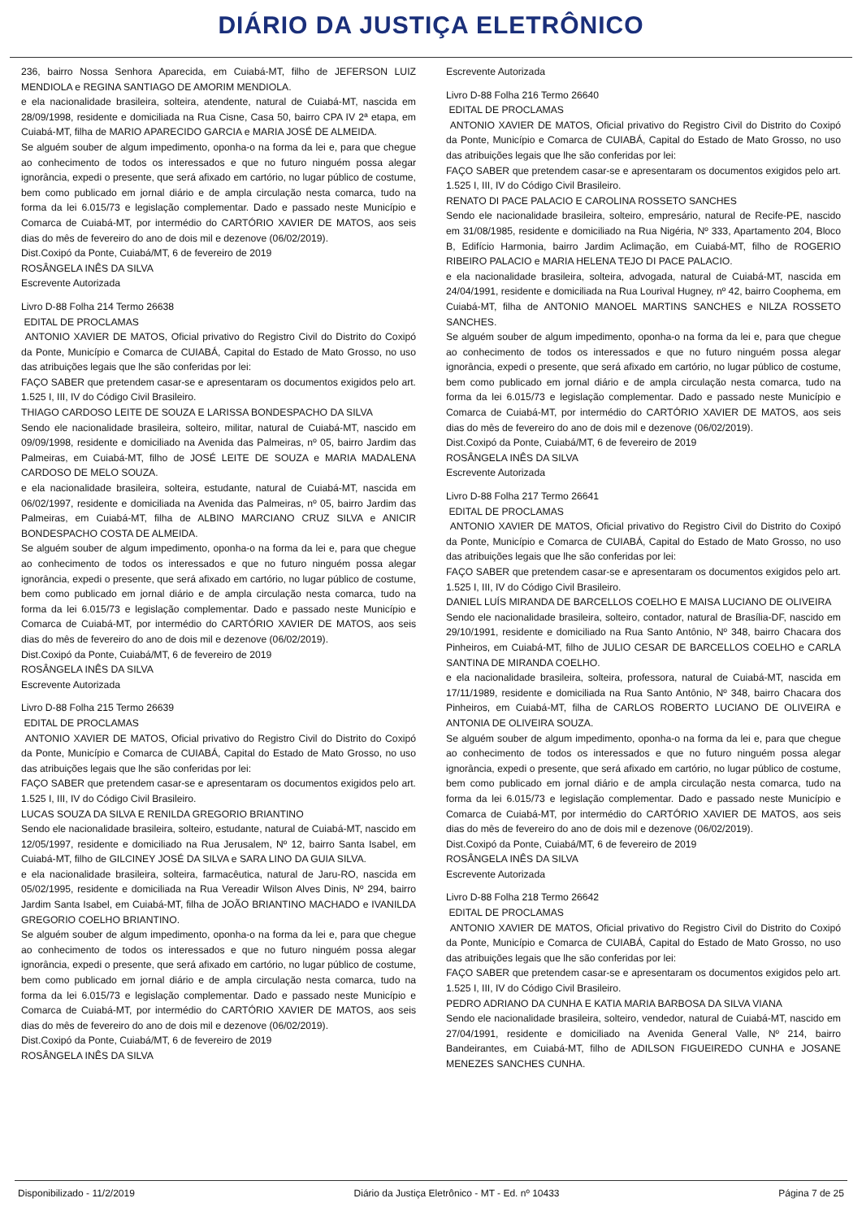DIÁRIO DA JUSTIÇA ELETRÔNICO
236, bairro Nossa Senhora Aparecida, em Cuiabá-MT, filho de JEFERSON LUIZ MENDIOLA e REGINA SANTIAGO DE AMORIM MENDIOLA.
e ela nacionalidade brasileira, solteira, atendente, natural de Cuiabá-MT, nascida em 28/09/1998, residente e domiciliada na Rua Cisne, Casa 50, bairro CPA IV 2ª etapa, em Cuiabá-MT, filha de MARIO APARECIDO GARCIA e MARIA JOSÉ DE ALMEIDA.
Se alguém souber de algum impedimento, oponha-o na forma da lei e, para que chegue ao conhecimento de todos os interessados e que no futuro ninguém possa alegar ignorância, expedi o presente, que será afixado em cartório, no lugar público de costume, bem como publicado em jornal diário e de ampla circulação nesta comarca, tudo na forma da lei 6.015/73 e legislação complementar. Dado e passado neste Município e Comarca de Cuiabá-MT, por intermédio do CARTÓRIO XAVIER DE MATOS, aos seis dias do mês de fevereiro do ano de dois mil e dezenove (06/02/2019).
Dist.Coxipó da Ponte, Cuiabá/MT, 6 de fevereiro de 2019
ROSÂNGELA INÊS DA SILVA
Escrevente Autorizada
Livro D-88 Folha 214 Termo 26638
EDITAL DE PROCLAMAS
ANTONIO XAVIER DE MATOS, Oficial privativo do Registro Civil do Distrito do Coxipó da Ponte, Município e Comarca de CUIABÁ, Capital do Estado de Mato Grosso, no uso das atribuições legais que lhe são conferidas por lei:
FAÇO SABER que pretendem casar-se e apresentaram os documentos exigidos pelo art. 1.525 I, III, IV do Código Civil Brasileiro.
THIAGO CARDOSO LEITE DE SOUZA E LARISSA BONDESPACHO DA SILVA
Sendo ele nacionalidade brasileira, solteiro, militar, natural de Cuiabá-MT, nascido em 09/09/1998, residente e domiciliado na Avenida das Palmeiras, nº 05, bairro Jardim das Palmeiras, em Cuiabá-MT, filho de JOSÉ LEITE DE SOUZA e MARIA MADALENA CARDOSO DE MELO SOUZA.
e ela nacionalidade brasileira, solteira, estudante, natural de Cuiabá-MT, nascida em 06/02/1997, residente e domiciliada na Avenida das Palmeiras, nº 05, bairro Jardim das Palmeiras, em Cuiabá-MT, filha de ALBINO MARCIANO CRUZ SILVA e ANICIR BONDESPACHO COSTA DE ALMEIDA.
Se alguém souber de algum impedimento, oponha-o na forma da lei e, para que chegue ao conhecimento de todos os interessados e que no futuro ninguém possa alegar ignorância, expedi o presente, que será afixado em cartório, no lugar público de costume, bem como publicado em jornal diário e de ampla circulação nesta comarca, tudo na forma da lei 6.015/73 e legislação complementar. Dado e passado neste Município e Comarca de Cuiabá-MT, por intermédio do CARTÓRIO XAVIER DE MATOS, aos seis dias do mês de fevereiro do ano de dois mil e dezenove (06/02/2019).
Dist.Coxipó da Ponte, Cuiabá/MT, 6 de fevereiro de 2019
ROSÂNGELA INÊS DA SILVA
Escrevente Autorizada
Livro D-88 Folha 215 Termo 26639
EDITAL DE PROCLAMAS
ANTONIO XAVIER DE MATOS, Oficial privativo do Registro Civil do Distrito do Coxipó da Ponte, Município e Comarca de CUIABÁ, Capital do Estado de Mato Grosso, no uso das atribuições legais que lhe são conferidas por lei:
FAÇO SABER que pretendem casar-se e apresentaram os documentos exigidos pelo art. 1.525 I, III, IV do Código Civil Brasileiro.
LUCAS SOUZA DA SILVA E RENILDA GREGORIO BRIANTINO
Sendo ele nacionalidade brasileira, solteiro, estudante, natural de Cuiabá-MT, nascido em 12/05/1997, residente e domiciliado na Rua Jerusalem, Nº 12, bairro Santa Isabel, em Cuiabá-MT, filho de GILCINEY JOSÉ DA SILVA e SARA LINO DA GUIA SILVA.
e ela nacionalidade brasileira, solteira, farmacêutica, natural de Jaru-RO, nascida em 05/02/1995, residente e domiciliada na Rua Vereadir Wilson Alves Dinis, Nº 294, bairro Jardim Santa Isabel, em Cuiabá-MT, filha de JOÃO BRIANTINO MACHADO e IVANILDA GREGORIO COELHO BRIANTINO.
Se alguém souber de algum impedimento, oponha-o na forma da lei e, para que chegue ao conhecimento de todos os interessados e que no futuro ninguém possa alegar ignorância, expedi o presente, que será afixado em cartório, no lugar público de costume, bem como publicado em jornal diário e de ampla circulação nesta comarca, tudo na forma da lei 6.015/73 e legislação complementar. Dado e passado neste Município e Comarca de Cuiabá-MT, por intermédio do CARTÓRIO XAVIER DE MATOS, aos seis dias do mês de fevereiro do ano de dois mil e dezenove (06/02/2019).
Dist.Coxipó da Ponte, Cuiabá/MT, 6 de fevereiro de 2019
ROSÂNGELA INÊS DA SILVA
Escrevente Autorizada
Livro D-88 Folha 216 Termo 26640
EDITAL DE PROCLAMAS
ANTONIO XAVIER DE MATOS, Oficial privativo do Registro Civil do Distrito do Coxipó da Ponte, Município e Comarca de CUIABÁ, Capital do Estado de Mato Grosso, no uso das atribuições legais que lhe são conferidas por lei:
FAÇO SABER que pretendem casar-se e apresentaram os documentos exigidos pelo art. 1.525 I, III, IV do Código Civil Brasileiro.
RENATO DI PACE PALACIO E CAROLINA ROSSETO SANCHES
Sendo ele nacionalidade brasileira, solteiro, empresário, natural de Recife-PE, nascido em 31/08/1985, residente e domiciliado na Rua Nigéria, Nº 333, Apartamento 204, Bloco B, Edifício Harmonia, bairro Jardim Aclimação, em Cuiabá-MT, filho de ROGERIO RIBEIRO PALACIO e MARIA HELENA TEJO DI PACE PALACIO.
e ela nacionalidade brasileira, solteira, advogada, natural de Cuiabá-MT, nascida em 24/04/1991, residente e domiciliada na Rua Lourival Hugney, nº 42, bairro Coophema, em Cuiabá-MT, filha de ANTONIO MANOEL MARTINS SANCHES e NILZA ROSSETO SANCHES.
Se alguém souber de algum impedimento, oponha-o na forma da lei e, para que chegue ao conhecimento de todos os interessados e que no futuro ninguém possa alegar ignorância, expedi o presente, que será afixado em cartório, no lugar público de costume, bem como publicado em jornal diário e de ampla circulação nesta comarca, tudo na forma da lei 6.015/73 e legislação complementar. Dado e passado neste Município e Comarca de Cuiabá-MT, por intermédio do CARTÓRIO XAVIER DE MATOS, aos seis dias do mês de fevereiro do ano de dois mil e dezenove (06/02/2019).
Dist.Coxipó da Ponte, Cuiabá/MT, 6 de fevereiro de 2019
ROSÂNGELA INÊS DA SILVA
Escrevente Autorizada
Livro D-88 Folha 217 Termo 26641
EDITAL DE PROCLAMAS
ANTONIO XAVIER DE MATOS, Oficial privativo do Registro Civil do Distrito do Coxipó da Ponte, Município e Comarca de CUIABÁ, Capital do Estado de Mato Grosso, no uso das atribuições legais que lhe são conferidas por lei:
FAÇO SABER que pretendem casar-se e apresentaram os documentos exigidos pelo art. 1.525 I, III, IV do Código Civil Brasileiro.
DANIEL LUÍS MIRANDA DE BARCELLOS COELHO E MAISA LUCIANO DE OLIVEIRA
Sendo ele nacionalidade brasileira, solteiro, contador, natural de Brasília-DF, nascido em 29/10/1991, residente e domiciliado na Rua Santo Antônio, Nº 348, bairro Chacara dos Pinheiros, em Cuiabá-MT, filho de JULIO CESAR DE BARCELLOS COELHO e CARLA SANTINA DE MIRANDA COELHO.
e ela nacionalidade brasileira, solteira, professora, natural de Cuiabá-MT, nascida em 17/11/1989, residente e domiciliada na Rua Santo Antônio, Nº 348, bairro Chacara dos Pinheiros, em Cuiabá-MT, filha de CARLOS ROBERTO LUCIANO DE OLIVEIRA e ANTONIA DE OLIVEIRA SOUZA.
Se alguém souber de algum impedimento, oponha-o na forma da lei e, para que chegue ao conhecimento de todos os interessados e que no futuro ninguém possa alegar ignorância, expedi o presente, que será afixado em cartório, no lugar público de costume, bem como publicado em jornal diário e de ampla circulação nesta comarca, tudo na forma da lei 6.015/73 e legislação complementar. Dado e passado neste Município e Comarca de Cuiabá-MT, por intermédio do CARTÓRIO XAVIER DE MATOS, aos seis dias do mês de fevereiro do ano de dois mil e dezenove (06/02/2019).
Dist.Coxipó da Ponte, Cuiabá/MT, 6 de fevereiro de 2019
ROSÂNGELA INÊS DA SILVA
Escrevente Autorizada
Livro D-88 Folha 218 Termo 26642
EDITAL DE PROCLAMAS
ANTONIO XAVIER DE MATOS, Oficial privativo do Registro Civil do Distrito do Coxipó da Ponte, Município e Comarca de CUIABÁ, Capital do Estado de Mato Grosso, no uso das atribuições legais que lhe são conferidas por lei:
FAÇO SABER que pretendem casar-se e apresentaram os documentos exigidos pelo art. 1.525 I, III, IV do Código Civil Brasileiro.
PEDRO ADRIANO DA CUNHA E KATIA MARIA BARBOSA DA SILVA VIANA
Sendo ele nacionalidade brasileira, solteiro, vendedor, natural de Cuiabá-MT, nascido em 27/04/1991, residente e domiciliado na Avenida General Valle, Nº 214, bairro Bandeirantes, em Cuiabá-MT, filho de ADILSON FIGUEIREDO CUNHA e JOSANE MENEZES SANCHES CUNHA.
Disponibilizado - 11/2/2019 Diário da Justiça Eletrônico - MT - Ed. nº 10433 Página 7 de 25